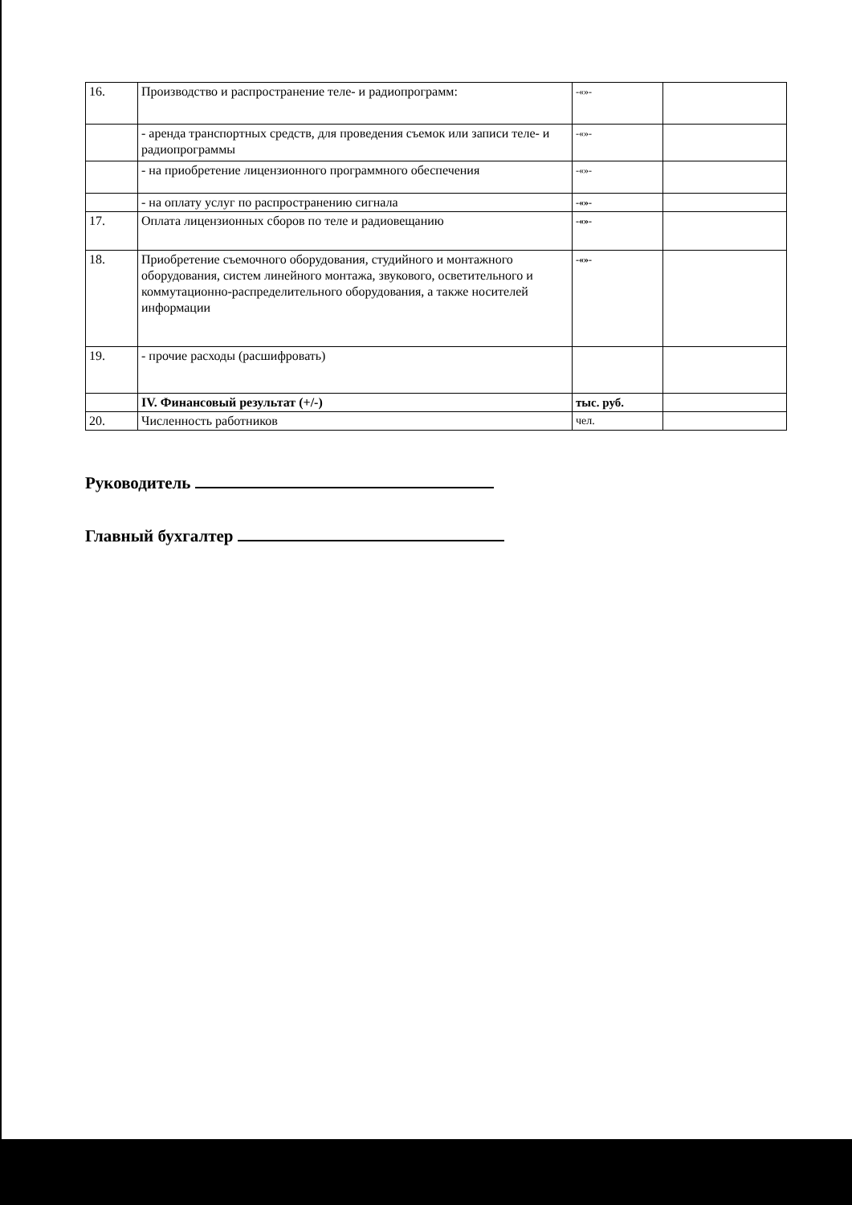| 16. | Производство и распространение теле- и радиопрограмм: | -«»- | |
| | - аренда транспортных средств, для проведения съемок или записи теле- и радиопрограммы | -«»- | |
| | - на приобретение лицензионного программного обеспечения | -«»- | |
| | - на оплату услуг по распространению сигнала | -«»- | |
| 17. | Оплата лицензионных сборов по теле и радиовещанию | -«»- | |
| 18. | Приобретение съемочного оборудования, студийного и монтажного оборудования, систем линейного монтажа, звукового, осветительного и коммутационно-распределительного оборудования, а также носителей информации | -«»- | |
| 19. | - прочие расходы (расшифровать) | | |
| | IV. Финансовый результат (+/-) | тыс. руб. | |
| 20. | Численность работников | чел. | |
Руководитель
Главный бухгалтер